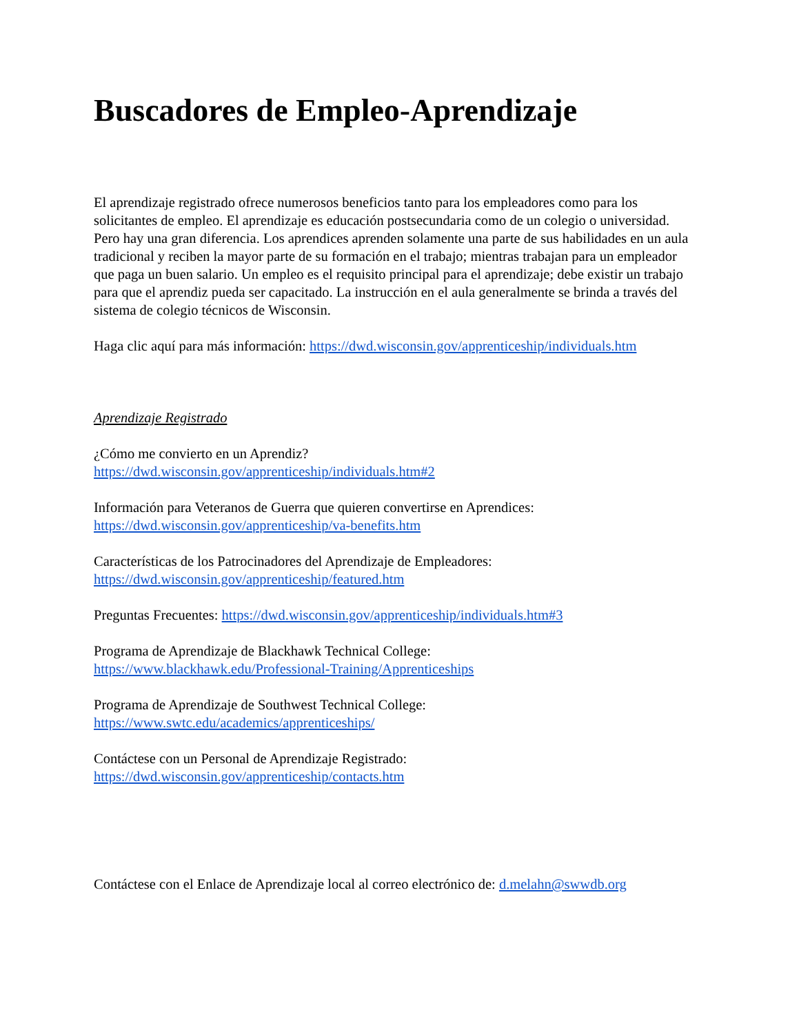Buscadores de Empleo-Aprendizaje
El aprendizaje registrado ofrece numerosos beneficios tanto para los empleadores como para los solicitantes de empleo. El aprendizaje es educación postsecundaria como de un colegio o universidad. Pero hay una gran diferencia. Los aprendices aprenden solamente una parte de sus habilidades en un aula tradicional y reciben la mayor parte de su formación en el trabajo; mientras trabajan para un empleador que paga un buen salario. Un empleo es el requisito principal para el aprendizaje; debe existir un trabajo para que el aprendiz pueda ser capacitado. La instrucción en el aula generalmente se brinda a través del sistema de colegio técnicos de Wisconsin.
Haga clic aquí para más información: https://dwd.wisconsin.gov/apprenticeship/individuals.htm
Aprendizaje Registrado
¿Cómo me convierto en un Aprendiz?
https://dwd.wisconsin.gov/apprenticeship/individuals.htm#2
Información para Veteranos de Guerra que quieren convertirse en Aprendices:
https://dwd.wisconsin.gov/apprenticeship/va-benefits.htm
Características de los Patrocinadores del Aprendizaje de Empleadores:
https://dwd.wisconsin.gov/apprenticeship/featured.htm
Preguntas Frecuentes: https://dwd.wisconsin.gov/apprenticeship/individuals.htm#3
Programa de Aprendizaje de Blackhawk Technical College:
https://www.blackhawk.edu/Professional-Training/Apprenticeships
Programa de Aprendizaje de Southwest Technical College:
https://www.swtc.edu/academics/apprenticeships/
Contáctese con un Personal de Aprendizaje Registrado:
https://dwd.wisconsin.gov/apprenticeship/contacts.htm
Contáctese con el Enlace de Aprendizaje local al correo electrónico de: d.melahn@swwdb.org